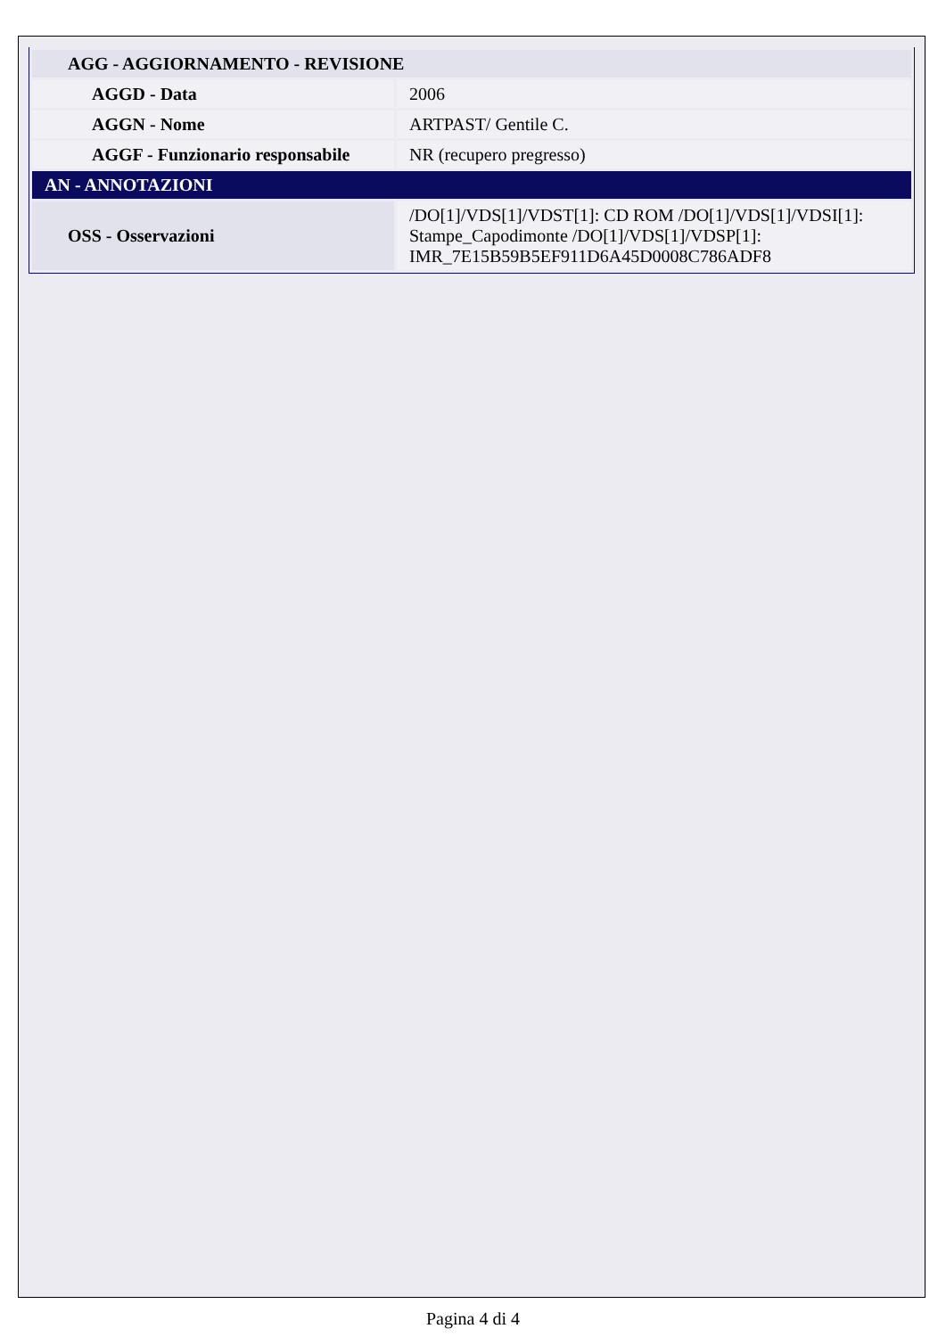| AGG - AGGIORNAMENTO - REVISIONE | |
| AGGD - Data | 2006 |
| AGGN - Nome | ARTPAST/ Gentile C. |
| AGGF - Funzionario responsabile | NR (recupero pregresso) |
| AN - ANNOTAZIONI | |
| OSS - Osservazioni | /DO[1]/VDS[1]/VDST[1]: CD ROM /DO[1]/VDS[1]/VDSI[1]: Stampe_Capodimonte /DO[1]/VDS[1]/VDSP[1]: IMR_7E15B59B5EF911D6A45D0008C786ADF8 |
Pagina 4 di 4